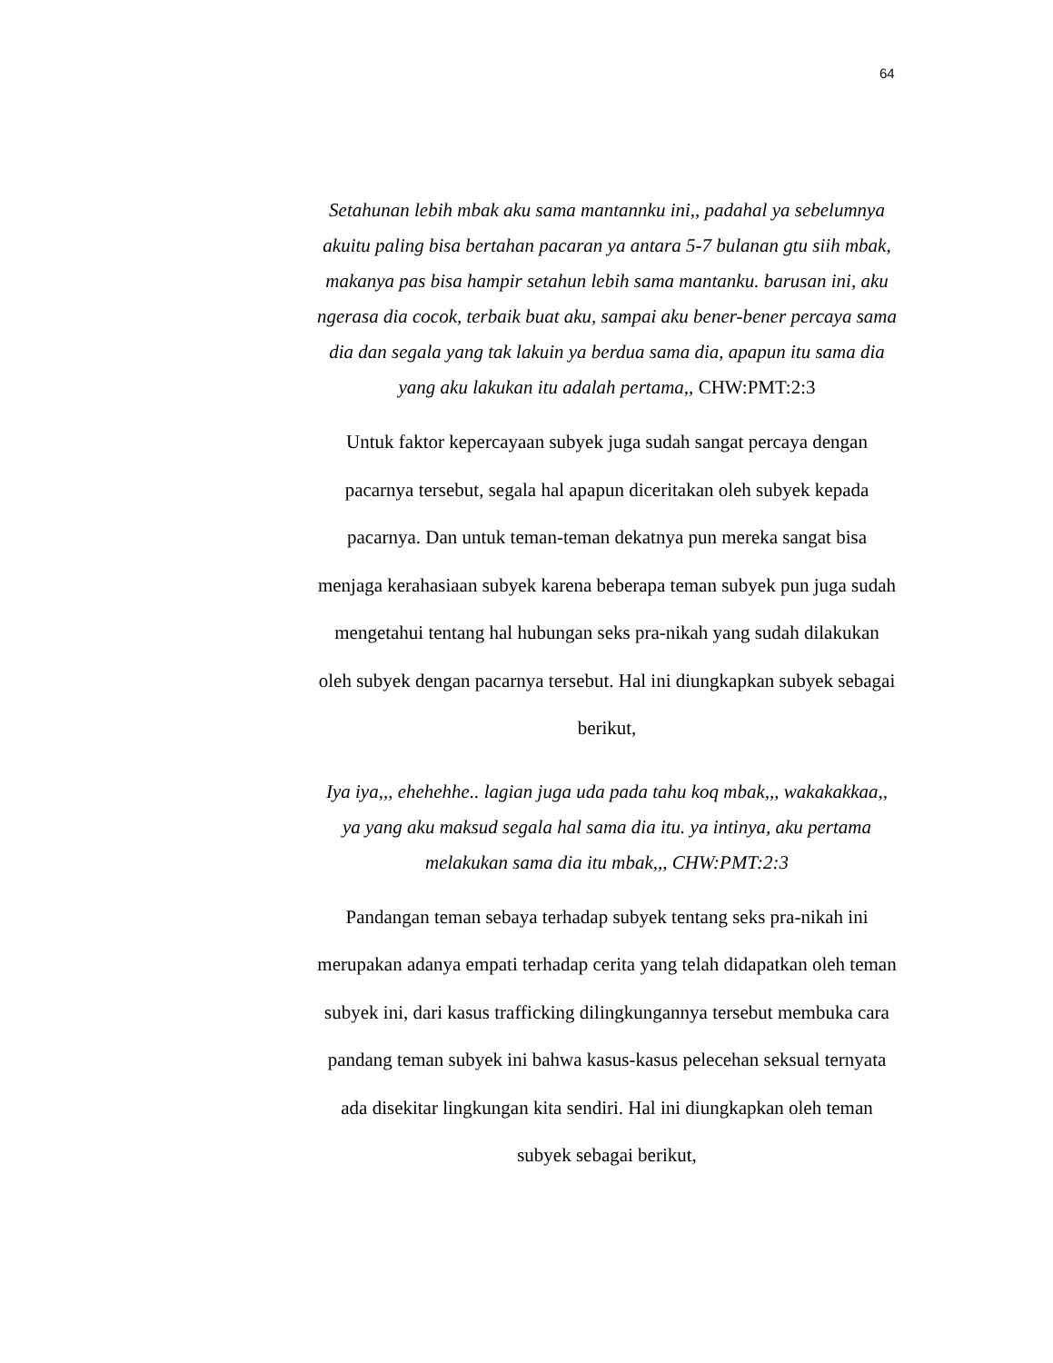64
Setahunan lebih mbak aku sama mantannku ini,, padahal ya sebelumnya akuitu paling bisa bertahan pacaran ya antara 5-7 bulanan gtu siih mbak, makanya pas bisa hampir setahun lebih sama mantanku. barusan ini, aku ngerasa dia cocok, terbaik buat aku, sampai aku bener-bener percaya sama dia dan segala yang tak lakuin ya berdua sama dia, apapun itu sama dia yang aku lakukan itu adalah pertama,, CHW:PMT:2:3
Untuk faktor kepercayaan subyek juga sudah sangat percaya dengan pacarnya tersebut, segala hal apapun diceritakan oleh subyek kepada pacarnya. Dan untuk teman-teman dekatnya pun mereka sangat bisa menjaga kerahasiaan subyek karena beberapa teman subyek pun juga sudah mengetahui tentang hal hubungan seks pra-nikah yang sudah dilakukan oleh subyek dengan pacarnya tersebut. Hal ini diungkapkan subyek sebagai berikut,
Iya iya,,, ehehehhe.. lagian juga uda pada tahu koq mbak,,, wakakakkaa,, ya yang aku maksud segala hal sama dia itu. ya intinya, aku pertama melakukan sama dia itu mbak,,, CHW:PMT:2:3
Pandangan teman sebaya terhadap subyek tentang seks pra-nikah ini merupakan adanya empati terhadap cerita yang telah didapatkan oleh teman subyek ini, dari kasus trafficking dilingkungannya tersebut membuka cara pandang teman subyek ini bahwa kasus-kasus pelecehan seksual ternyata ada disekitar lingkungan kita sendiri. Hal ini diungkapkan oleh teman subyek sebagai berikut,